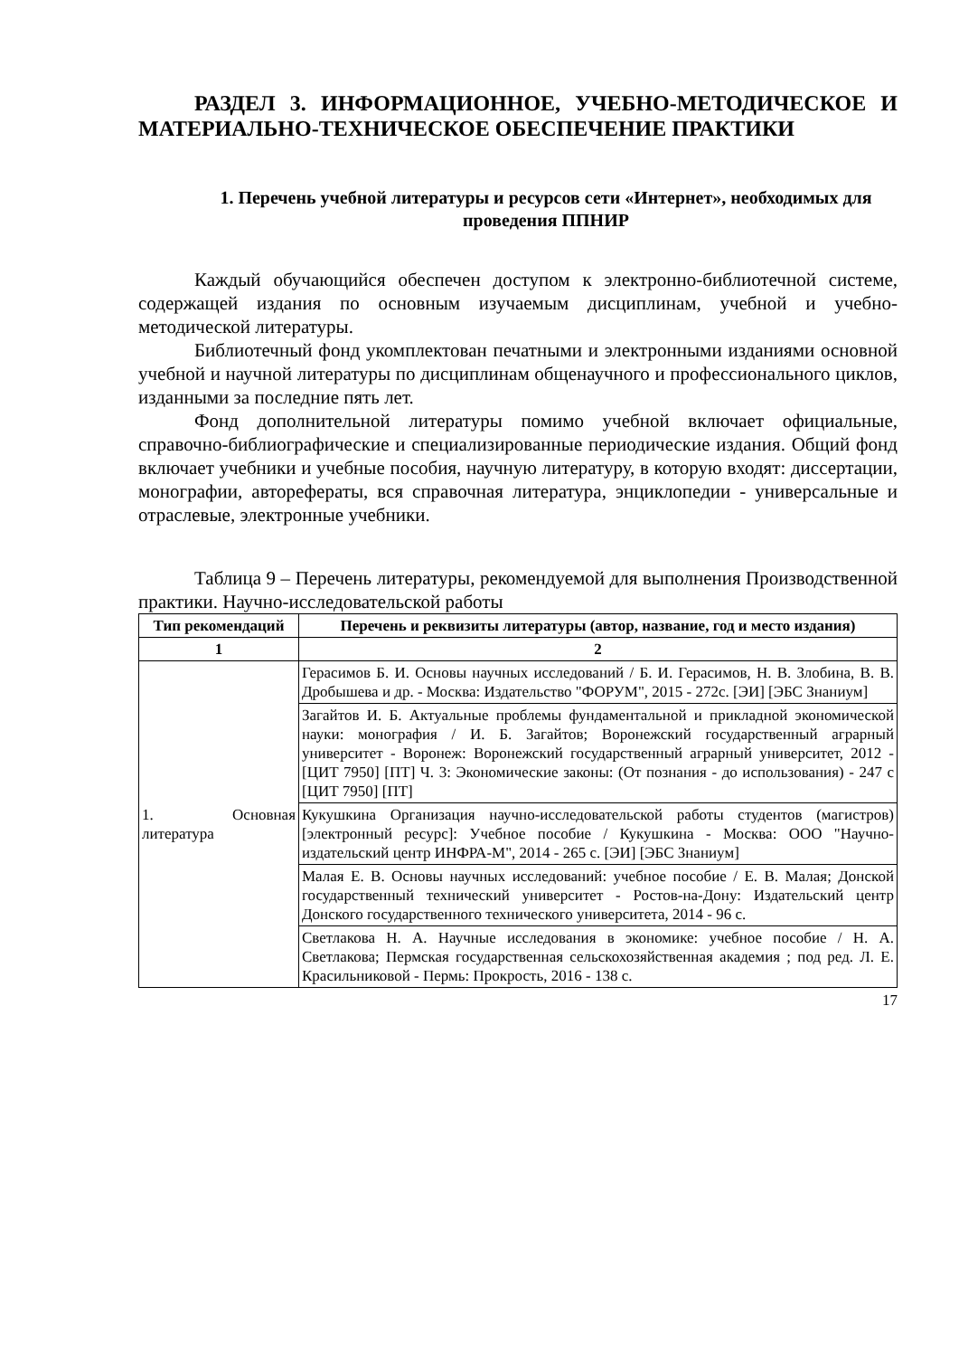РАЗДЕЛ 3. ИНФОРМАЦИОННОЕ, УЧЕБНО-МЕТОДИЧЕСКОЕ И МАТЕРИАЛЬНО-ТЕХНИЧЕСКОЕ ОБЕСПЕЧЕНИЕ ПРАКТИКИ
1. Перечень учебной литературы и ресурсов сети «Интернет», необходимых для проведения ППНИР
Каждый обучающийся обеспечен доступом к электронно-библиотечной системе, содержащей издания по основным изучаемым дисциплинам, учебной и учебно-методической литературы.
Библиотечный фонд укомплектован печатными и электронными изданиями основной учебной и научной литературы по дисциплинам общенаучного и профессионального циклов, изданными за последние пять лет.
Фонд дополнительной литературы помимо учебной включает официальные, справочно-библиографические и специализированные периодические издания. Общий фонд включает учебники и учебные пособия, научную литературу, в которую входят: диссертации, монографии, авторефераты, вся справочная литература, энциклопедии - универсальные и отраслевые, электронные учебники.
Таблица 9 – Перечень литературы, рекомендуемой для выполнения Производственной практики. Научно-исследовательской работы
| Тип рекомендаций | Перечень и реквизиты литературы (автор, название, год и место издания) |
| --- | --- |
| 1 | 2 |
| 1. Основная литература | Герасимов Б. И. Основы научных исследований / Б. И. Герасимов, Н. В. Злобина, В. В. Дробышева и др. - Москва: Издательство "ФОРУМ", 2015 - 272с. [ЭИ] [ЭБС Знаниум] |
| | Загайтов И. Б. Актуальные проблемы фундаментальной и прикладной экономической науки: монография / И. Б. Загайтов; Воронежский государственный аграрный университет - Воронеж: Воронежский государственный аграрный университет, 2012 - [ЦИТ 7950] [ПТ] Ч. 3: Экономические законы: (От познания - до использования) - 247 с [ЦИТ 7950] [ПТ] |
| | Кукушкина Организация научно-исследовательской работы студентов (магистров) [электронный ресурс]: Учебное пособие / Кукушкина - Москва: ООО "Научно-издательский центр ИНФРА-М", 2014 - 265 с. [ЭИ] [ЭБС Знаниум] |
| | Малая Е. В. Основы научных исследований: учебное пособие / Е. В. Малая; Донской государственный технический университет - Ростов-на-Дону: Издательский центр Донского государственного технического университета, 2014 - 96 с. |
| | Светлакова Н. А. Научные исследования в экономике: учебное пособие / Н. А. Светлакова; Пермская государственная сельскохозяйственная академия ; под ред. Л. Е. Красильниковой - Пермь: Прокрость, 2016 - 138 с. |
17